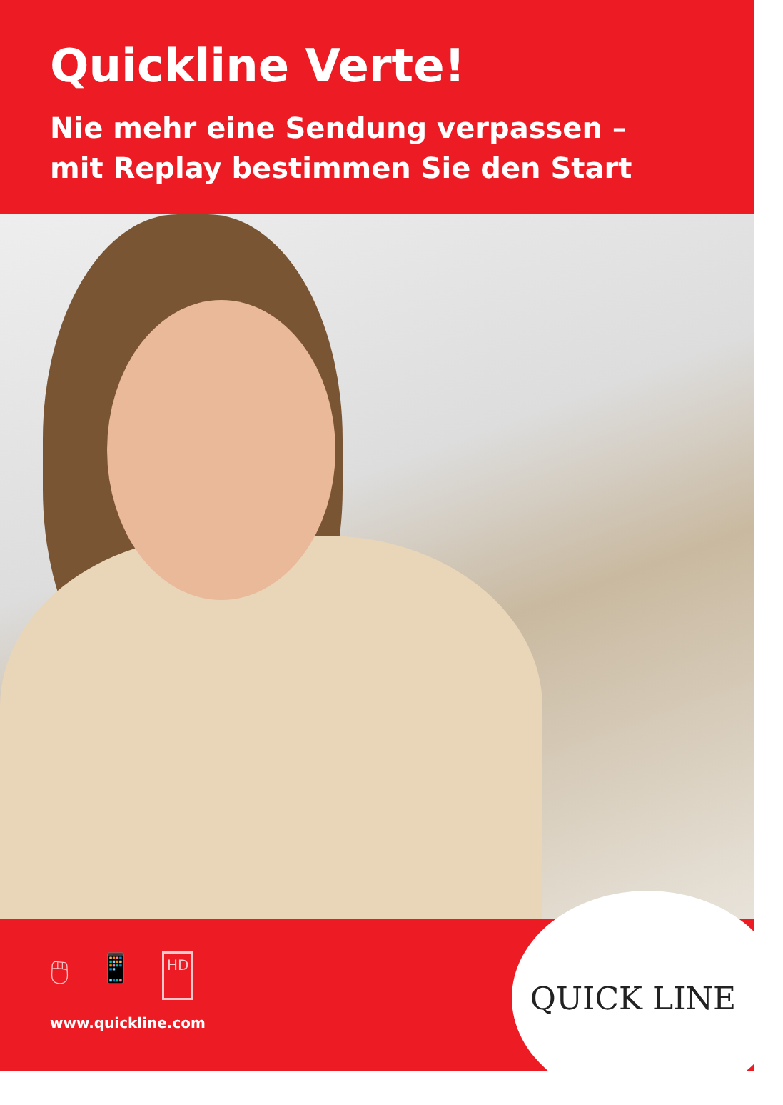Quickline Verte!
Nie mehr eine Sendung verpassen –
mit Replay bestimmen Sie den Start
🖱 📱 HD
www.quickline.com
QUICK LINE